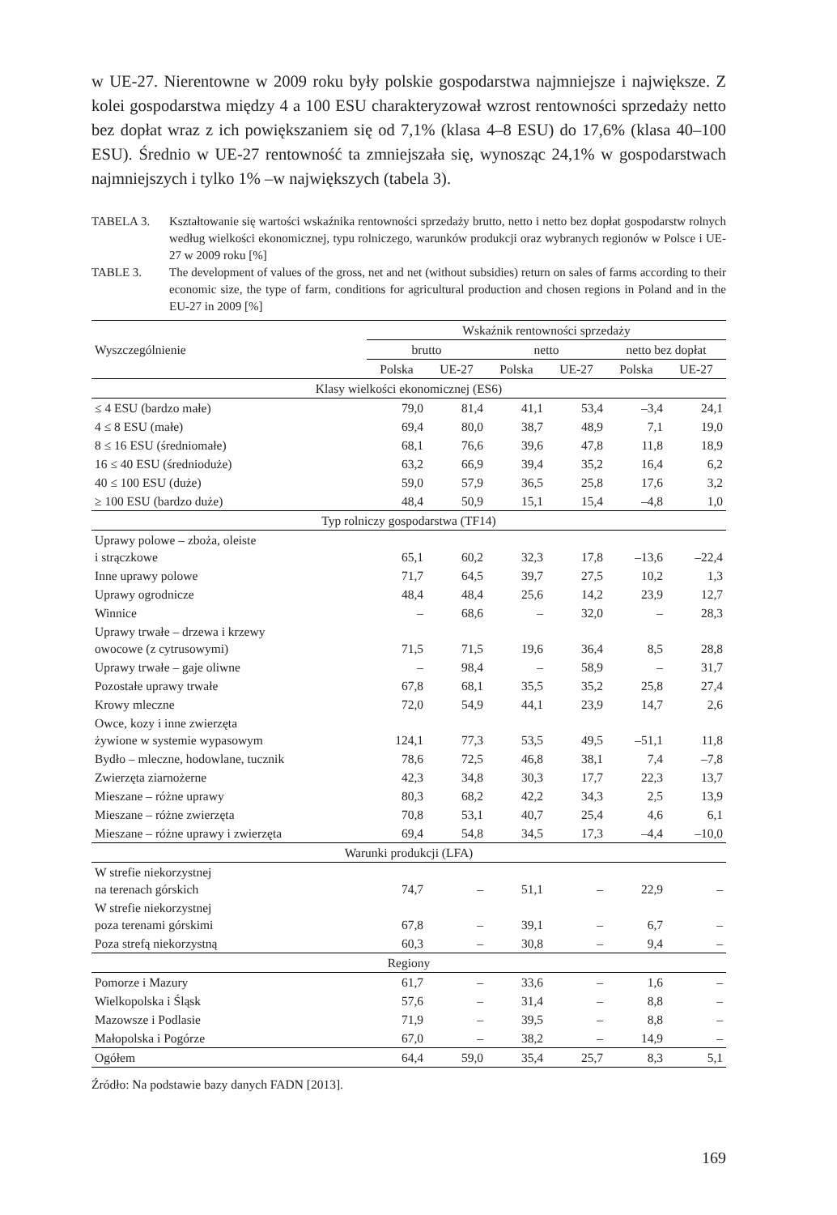w UE-27. Nierentowne w 2009 roku były polskie gospodarstwa najmniejsze i największe. Z kolei gospodarstwa między 4 a 100 ESU charakteryzował wzrost rentowności sprzedaży netto bez dopłat wraz z ich powiększaniem się od 7,1% (klasa 4–8 ESU) do 17,6% (klasa 40–100 ESU). Średnio w UE-27 rentowność ta zmniejszała się, wynosząc 24,1% w gospodarstwach najmniejszych i tylko 1% –w największych (tabela 3).
TABELA 3. Kształtowanie się wartości wskaźnika rentowności sprzedaży brutto, netto i netto bez dopłat gospodarstw rolnych według wielkości ekonomicznej, typu rolniczego, warunków produkcji oraz wybranych regionów w Polsce i UE-27 w 2009 roku [%]
TABLE 3. The development of values of the gross, net and net (without subsidies) return on sales of farms according to their economic size, the type of farm, conditions for agricultural production and chosen regions in Poland and in the EU-27 in 2009 [%]
| Wyszczególnienie | Wskaźnik rentowności sprzedaży | | | | | |
| --- | --- | --- | --- | --- | --- | --- |
| | brutto | | netto | | netto bez dopłat | |
| | Polska | UE-27 | Polska | UE-27 | Polska | UE-27 |
| Klasy wielkości ekonomicznej (ES6) | | | | | | |
| ≤ 4 ESU (bardzo małe) | 79,0 | 81,4 | 41,1 | 53,4 | –3,4 | 24,1 |
| 4 ≤ 8 ESU (małe) | 69,4 | 80,0 | 38,7 | 48,9 | 7,1 | 19,0 |
| 8 ≤ 16 ESU (średniomałe) | 68,1 | 76,6 | 39,6 | 47,8 | 11,8 | 18,9 |
| 16 ≤ 40 ESU (średnioduże) | 63,2 | 66,9 | 39,4 | 35,2 | 16,4 | 6,2 |
| 40 ≤ 100 ESU (duże) | 59,0 | 57,9 | 36,5 | 25,8 | 17,6 | 3,2 |
| ≥ 100 ESU (bardzo duże) | 48,4 | 50,9 | 15,1 | 15,4 | –4,8 | 1,0 |
| Typ rolniczy gospodarstwa (TF14) | | | | | | |
| Uprawy polowe – zboża, oleiste i strączkowe | 65,1 | 60,2 | 32,3 | 17,8 | –13,6 | –22,4 |
| Inne uprawy polowe | 71,7 | 64,5 | 39,7 | 27,5 | 10,2 | 1,3 |
| Uprawy ogrodnicze | 48,4 | 48,4 | 25,6 | 14,2 | 23,9 | 12,7 |
| Winnice | – | 68,6 | – | 32,0 | – | 28,3 |
| Uprawy trwałe – drzewa i krzewy owocowe (z cytrusowymi) | 71,5 | 71,5 | 19,6 | 36,4 | 8,5 | 28,8 |
| Uprawy trwałe – gaje oliwne | – | 98,4 | – | 58,9 | – | 31,7 |
| Pozostałe uprawy trwałe | 67,8 | 68,1 | 35,5 | 35,2 | 25,8 | 27,4 |
| Krowy mleczne | 72,0 | 54,9 | 44,1 | 23,9 | 14,7 | 2,6 |
| Owce, kozy i inne zwierzęta żywione w systemie wypasowym | 124,1 | 77,3 | 53,5 | 49,5 | –51,1 | 11,8 |
| Bydło – mleczne, hodowlane, tucznik | 78,6 | 72,5 | 46,8 | 38,1 | 7,4 | –7,8 |
| Zwierzęta ziarnożerne | 42,3 | 34,8 | 30,3 | 17,7 | 22,3 | 13,7 |
| Mieszane – różne uprawy | 80,3 | 68,2 | 42,2 | 34,3 | 2,5 | 13,9 |
| Mieszane – różne zwierzęta | 70,8 | 53,1 | 40,7 | 25,4 | 4,6 | 6,1 |
| Mieszane – różne uprawy i zwierzęta | 69,4 | 54,8 | 34,5 | 17,3 | –4,4 | –10,0 |
| Warunki produkcji (LFA) | | | | | | |
| W strefie niekorzystnej na terenach górskich | 74,7 | – | 51,1 | – | 22,9 | – |
| W strefie niekorzystnej poza terenami górskimi | 67,8 | – | 39,1 | – | 6,7 | – |
| Poza strefą niekorzystną | 60,3 | – | 30,8 | – | 9,4 | – |
| Regiony | | | | | | |
| Pomorze i Mazury | 61,7 | – | 33,6 | – | 1,6 | – |
| Wielkopolska i Śląsk | 57,6 | – | 31,4 | – | 8,8 | – |
| Mazowsze i Podlasie | 71,9 | – | 39,5 | – | 8,8 | – |
| Małopolska i Pogórze | 67,0 | – | 38,2 | – | 14,9 | – |
| Ogółem | 64,4 | 59,0 | 35,4 | 25,7 | 8,3 | 5,1 |
Źródło: Na podstawie bazy danych FADN [2013].
169